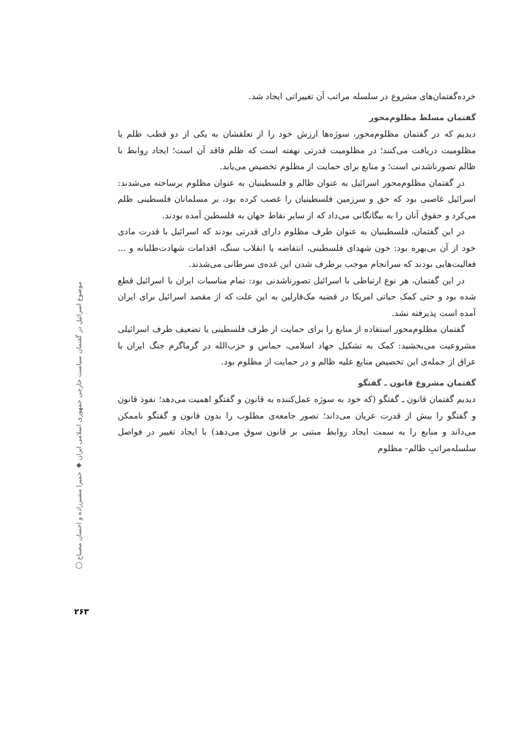خرده‌گفتمان‌های مشروع در سلسله مراتب آن تغییراتی ایجاد شد.
گفتمان مسلط مظلوم‌محور
دیدیم که در گفتمان مظلوم‌محور، سوژه‌ها ارزش خود را از تعلقشان به یکی از دو قطب ظلم یا مظلومیت دریافت می‌کنند؛ در مظلومیت قدرتی نهفته است که ظلم فاقد آن است؛ ایجاد روابط با ظالم تصورناشدنی است؛ و منابع برای حمایت از مظلوم تخصیص می‌یابد.
در گفتمان مظلوم‌محور اسرائیل به عنوان ظالم و فلسطینیان به عنوان مظلوم برساخته می‌شدند: اسرائیل غاصبی بود که حق و سرزمین فلسطینیان را غصب کرده بود، بر مسلمانان فلسطینی ظلم می‌کرد و حقوق آنان را به بیگانگانی می‌داد که از سایر نقاط جهان به فلسطین آمده بودند.
در این گفتمان، فلسطینیان به عنوان طرف مظلوم دارای قدرتی بودند که اسرائیل با قدرت مادی خود از آن بی‌بهره بود: خون شهدای فلسطینی، انتفاضه یا انقلاب سنگ، اقدامات شهادت‌طلبانه و ... فعالیت‌هایی بودند که سرانجام موجب برطرف شدن این غده‌ی سرطانی می‌شدند.
در این گفتمان، هر نوع ارتباطی با اسرائیل تصورناشدنی بود: تمام مناسبات ایران با اسرائیل قطع شده بود و حتی کمک حیاتی امریکا در قضیه مک‌فارلین به این علت که از مقصد اسرائیل برای ایران آمده است پذیرفته نشد.
گفتمان مظلوم‌محور استفاده از منابع را برای حمایت از طرف فلسطینی یا تضعیف طرف اسرائیلی مشروعیت می‌بخشید: کمک به تشکیل جهاد اسلامی، حماس و حزب‌الله در گرماگرم جنگ ایران با عراق از جمله‌ی این تخصیص منابع علیه ظالم و در حمایت از مظلوم بود.
گفتمان مشروع قانون ـ گفتگو
دیدیم گفتمان قانون ـ گفتگو (که خود به سوژه عمل‌کننده به قانون و گفتگو اهمیت می‌دهد؛ نفوذ قانون و گفتگو را بیش از قدرت عریان می‌داند؛ تصور جامعه‌ی مطلوب را بدون قانون و گفتگو ناممکن می‌داند و منابع را به سمت ایجاد روابط مبتنی بر قانون سوق می‌دهد) با ایجاد تغییر در فواصل سلسله‌مراتبِ ظالم- مظلوم
موضوع اسرائیل در گفتمان سیاست خارجی جمهوری اسلامی ایران ◆ حمیرا مشیرزاده و احسان مصباح ◯
۲۶۳